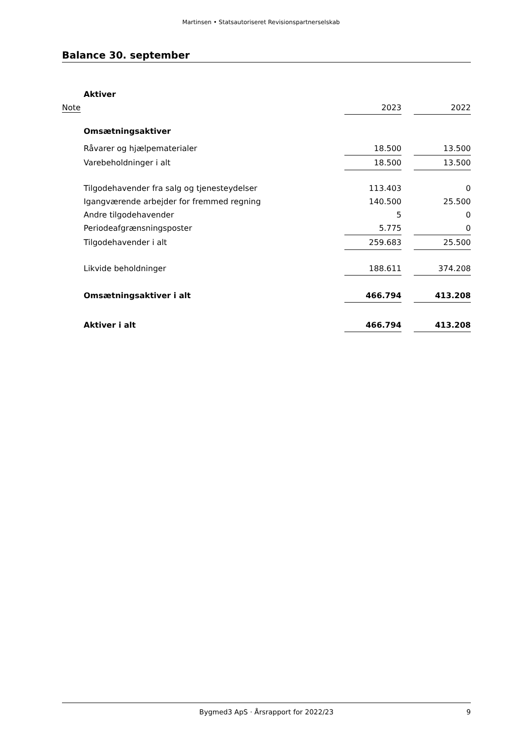Martinsen • Statsautoriseret Revisionspartnerselskab
Balance 30. september
| | Aktiver | | | |
| Note | | 2023 | | 2022 |
| | Omsætningsaktiver | | | |
| | Råvarer og hjælpematerialer | 18.500 | | 13.500 |
| | Varebeholdninger i alt | 18.500 | | 13.500 |
| | Tilgodehavender fra salg og tjenesteydelser | 113.403 | | 0 |
| | Igangværende arbejder for fremmed regning | 140.500 | | 25.500 |
| | Andre tilgodehavender | 5 | | 0 |
| | Periodeafgrænsningsposter | 5.775 | | 0 |
| | Tilgodehavender i alt | 259.683 | | 25.500 |
| | Likvide beholdninger | 188.611 | | 374.208 |
| | Omsætningsaktiver i alt | 466.794 | | 413.208 |
| | Aktiver i alt | 466.794 | | 413.208 |
Bygmed3 ApS · Årsrapport for 2022/23 9